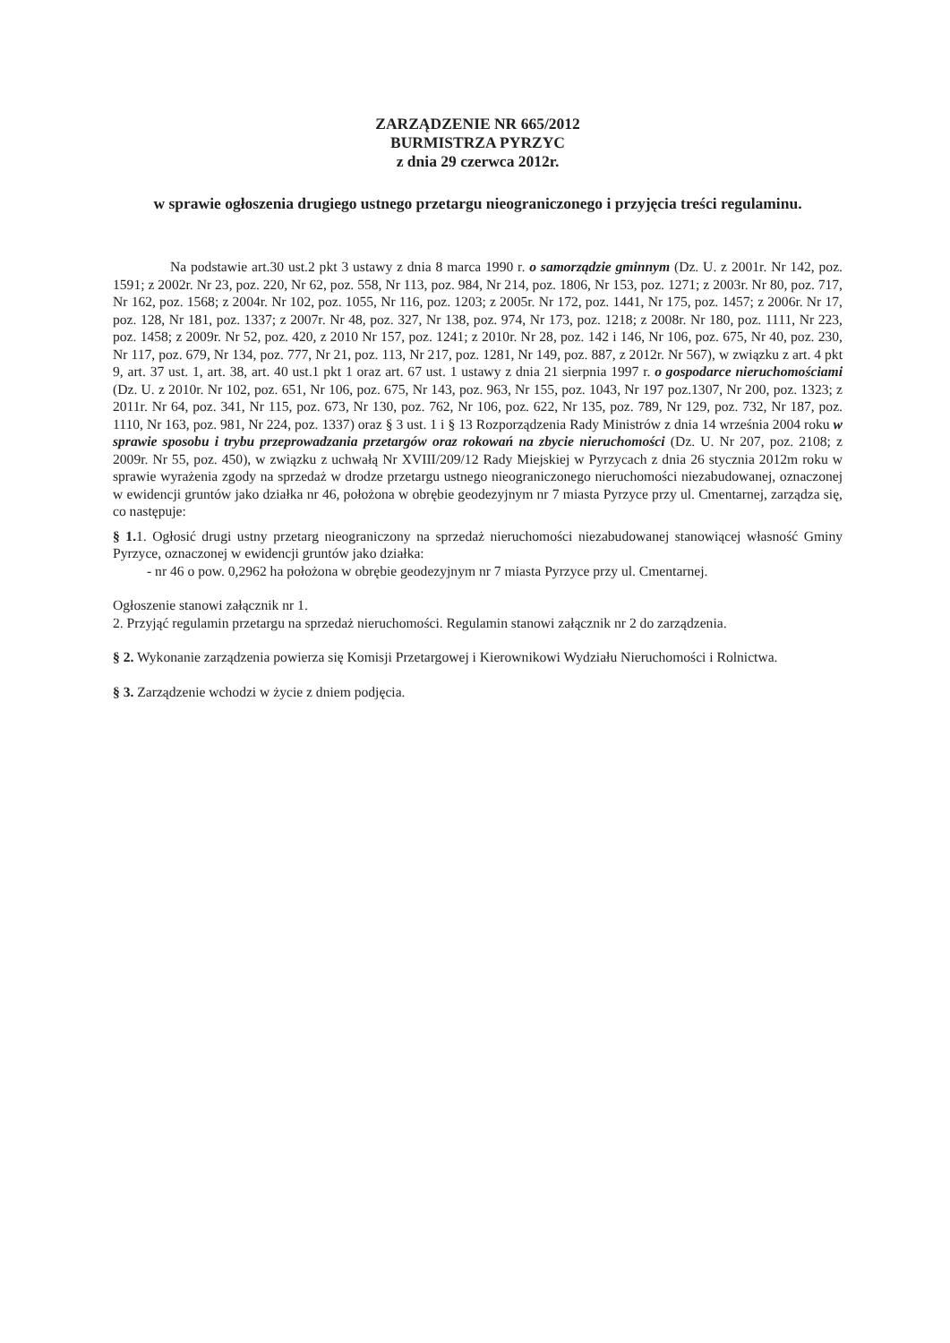ZARZĄDZENIE NR 665/2012
BURMISTRZA PYRZYC
z dnia 29 czerwca 2012r.
w sprawie ogłoszenia drugiego ustnego przetargu nieograniczonego i przyjęcia treści regulaminu.
Na podstawie art.30 ust.2 pkt 3 ustawy z dnia 8 marca 1990 r. o samorządzie gminnym (Dz. U. z 2001r. Nr 142, poz. 1591; z 2002r. Nr 23, poz. 220, Nr 62, poz. 558, Nr 113, poz. 984, Nr 214, poz. 1806, Nr 153, poz. 1271; z 2003r. Nr 80, poz. 717, Nr 162, poz. 1568; z 2004r. Nr 102, poz. 1055, Nr 116, poz. 1203; z 2005r. Nr 172, poz. 1441, Nr 175, poz. 1457; z 2006r. Nr 17, poz. 128, Nr 181, poz. 1337; z 2007r. Nr 48, poz. 327, Nr 138, poz. 974, Nr 173, poz. 1218; z 2008r. Nr 180, poz. 1111, Nr 223, poz. 1458; z 2009r. Nr 52, poz. 420, z 2010 Nr 157, poz. 1241; z 2010r. Nr 28, poz. 142 i 146, Nr 106, poz. 675, Nr 40, poz. 230, Nr 117, poz. 679, Nr 134, poz. 777, Nr 21, poz. 113, Nr 217, poz. 1281, Nr 149, poz. 887, z 2012r. Nr 567), w związku z art. 4 pkt 9, art. 37 ust. 1, art. 38, art. 40 ust.1 pkt 1 oraz art. 67 ust. 1 ustawy z dnia 21 sierpnia 1997 r. o gospodarce nieruchomościami (Dz. U. z 2010r. Nr 102, poz. 651, Nr 106, poz. 675, Nr 143, poz. 963, Nr 155, poz. 1043, Nr 197 poz.1307, Nr 200, poz. 1323; z 2011r. Nr 64, poz. 341, Nr 115, poz. 673, Nr 130, poz. 762, Nr 106, poz. 622, Nr 135, poz. 789, Nr 129, poz. 732, Nr 187, poz. 1110, Nr 163, poz. 981, Nr 224, poz. 1337) oraz § 3 ust. 1 i § 13 Rozporządzenia Rady Ministrów z dnia 14 września 2004 roku w sprawie sposobu i trybu przeprowadzania przetargów oraz rokowań na zbycie nieruchomości (Dz. U. Nr 207, poz. 2108; z 2009r. Nr 55, poz. 450), w związku z uchwałą Nr XVIII/209/12 Rady Miejskiej w Pyrzycach z dnia 26 stycznia 2012m roku w sprawie wyrażenia zgody na sprzedaż w drodze przetargu ustnego nieograniczonego nieruchomości niezabudowanej, oznaczonej w ewidencji gruntów jako działka nr 46, położona w obrębie geodezyjnym nr 7 miasta Pyrzyce przy ul. Cmentarnej, zarządza się, co następuje:
§ 1. 1. Ogłosić drugi ustny przetarg nieograniczony na sprzedaż nieruchomości niezabudowanej stanowiącej własność Gminy Pyrzyce, oznaczonej w ewidencji gruntów jako działka:
- nr 46 o pow. 0,2962 ha położona w obrębie geodezyjnym nr 7 miasta Pyrzyce przy ul. Cmentarnej.
Ogłoszenie stanowi załącznik nr 1.
2. Przyjąć regulamin przetargu na sprzedaż nieruchomości. Regulamin stanowi załącznik nr 2 do zarządzenia.
§ 2. Wykonanie zarządzenia powierza się Komisji Przetargowej i Kierownikowi Wydziału Nieruchomości i Rolnictwa.
§ 3. Zarządzenie wchodzi w życie z dniem podjęcia.